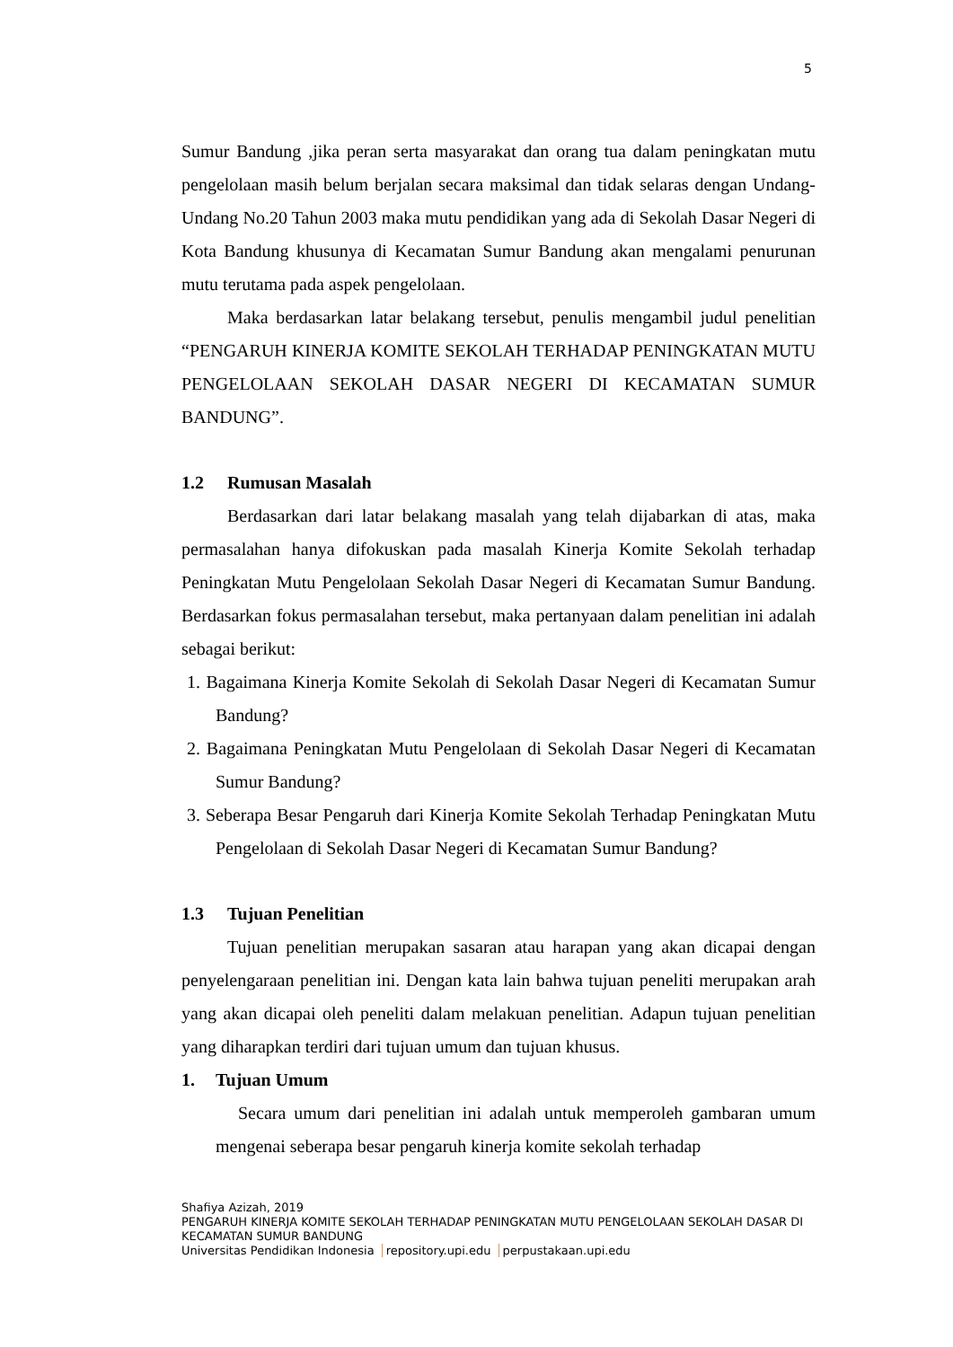5
Sumur Bandung ,jika peran serta masyarakat dan orang tua dalam peningkatan mutu pengelolaan masih belum berjalan secara maksimal dan tidak selaras dengan Undang-Undang No.20 Tahun 2003 maka mutu pendidikan yang ada di Sekolah Dasar Negeri di Kota Bandung khusunya di Kecamatan Sumur Bandung akan mengalami penurunan mutu terutama pada aspek pengelolaan.
Maka berdasarkan latar belakang tersebut, penulis mengambil judul penelitian “PENGARUH KINERJA KOMITE SEKOLAH TERHADAP PENINGKATAN MUTU PENGELOLAAN SEKOLAH DASAR NEGERI DI KECAMATAN SUMUR BANDUNG”.
1.2 Rumusan Masalah
Berdasarkan dari latar belakang masalah yang telah dijabarkan di atas, maka permasalahan hanya difokuskan pada masalah Kinerja Komite Sekolah terhadap Peningkatan Mutu Pengelolaan Sekolah Dasar Negeri di Kecamatan Sumur Bandung. Berdasarkan fokus permasalahan tersebut, maka pertanyaan dalam penelitian ini adalah sebagai berikut:
1. Bagaimana Kinerja Komite Sekolah di Sekolah Dasar Negeri di Kecamatan Sumur Bandung?
2. Bagaimana Peningkatan Mutu Pengelolaan di Sekolah Dasar Negeri di Kecamatan Sumur Bandung?
3. Seberapa Besar Pengaruh dari Kinerja Komite Sekolah Terhadap Peningkatan Mutu Pengelolaan di Sekolah Dasar Negeri di Kecamatan Sumur Bandung?
1.3 Tujuan Penelitian
Tujuan penelitian merupakan sasaran atau harapan yang akan dicapai dengan penyelengaraan penelitian ini. Dengan kata lain bahwa tujuan peneliti merupakan arah yang akan dicapai oleh peneliti dalam melakuan penelitian. Adapun tujuan penelitian yang diharapkan terdiri dari tujuan umum dan tujuan khusus.
1. Tujuan Umum
Secara umum dari penelitian ini adalah untuk memperoleh gambaran umum mengenai seberapa besar pengaruh kinerja komite sekolah terhadap
Shafiya Azizah, 2019
PENGARUH KINERJA KOMITE SEKOLAH TERHADAP PENINGKATAN MUTU PENGELOLAAN SEKOLAH DASAR DI KECAMATAN SUMUR BANDUNG
Universitas Pendidikan Indonesia repository.upi.edu perpustakaan.upi.edu